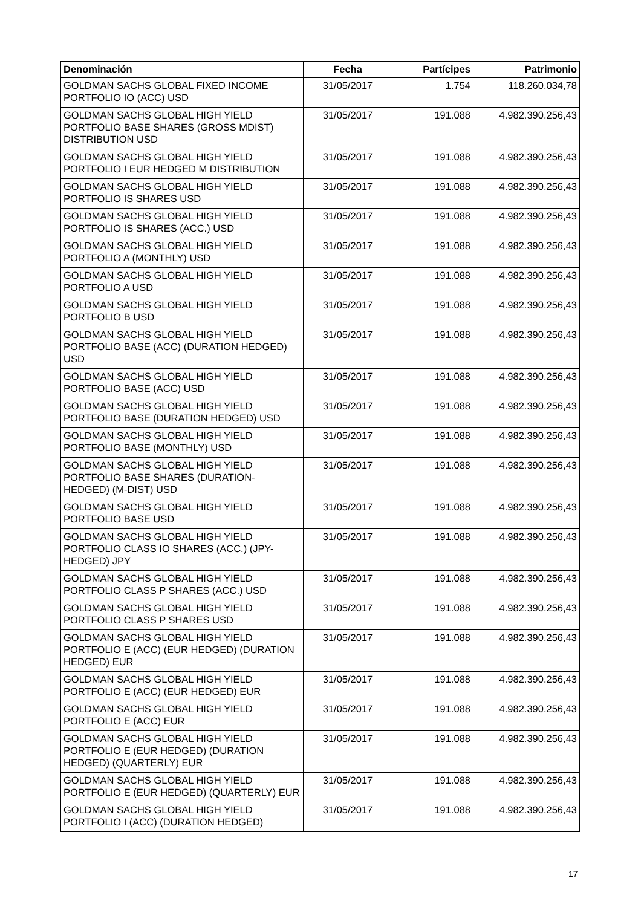| Denominación | Fecha | Partícipes | Patrimonio |
| --- | --- | --- | --- |
| GOLDMAN SACHS GLOBAL FIXED INCOME PORTFOLIO IO (ACC) USD | 31/05/2017 | 1.754 | 118.260.034,78 |
| GOLDMAN SACHS GLOBAL HIGH YIELD PORTFOLIO BASE SHARES (GROSS MDIST) DISTRIBUTION USD | 31/05/2017 | 191.088 | 4.982.390.256,43 |
| GOLDMAN SACHS GLOBAL HIGH YIELD PORTFOLIO I EUR HEDGED M DISTRIBUTION | 31/05/2017 | 191.088 | 4.982.390.256,43 |
| GOLDMAN SACHS GLOBAL HIGH YIELD PORTFOLIO IS SHARES USD | 31/05/2017 | 191.088 | 4.982.390.256,43 |
| GOLDMAN SACHS GLOBAL HIGH YIELD PORTFOLIO IS SHARES (ACC.) USD | 31/05/2017 | 191.088 | 4.982.390.256,43 |
| GOLDMAN SACHS GLOBAL HIGH YIELD PORTFOLIO A (MONTHLY) USD | 31/05/2017 | 191.088 | 4.982.390.256,43 |
| GOLDMAN SACHS GLOBAL HIGH YIELD PORTFOLIO A USD | 31/05/2017 | 191.088 | 4.982.390.256,43 |
| GOLDMAN SACHS GLOBAL HIGH YIELD PORTFOLIO B USD | 31/05/2017 | 191.088 | 4.982.390.256,43 |
| GOLDMAN SACHS GLOBAL HIGH YIELD PORTFOLIO BASE (ACC) (DURATION HEDGED) USD | 31/05/2017 | 191.088 | 4.982.390.256,43 |
| GOLDMAN SACHS GLOBAL HIGH YIELD PORTFOLIO BASE (ACC) USD | 31/05/2017 | 191.088 | 4.982.390.256,43 |
| GOLDMAN SACHS GLOBAL HIGH YIELD PORTFOLIO BASE (DURATION HEDGED) USD | 31/05/2017 | 191.088 | 4.982.390.256,43 |
| GOLDMAN SACHS GLOBAL HIGH YIELD PORTFOLIO BASE (MONTHLY) USD | 31/05/2017 | 191.088 | 4.982.390.256,43 |
| GOLDMAN SACHS GLOBAL HIGH YIELD PORTFOLIO BASE SHARES (DURATION-HEDGED) (M-DIST) USD | 31/05/2017 | 191.088 | 4.982.390.256,43 |
| GOLDMAN SACHS GLOBAL HIGH YIELD PORTFOLIO BASE USD | 31/05/2017 | 191.088 | 4.982.390.256,43 |
| GOLDMAN SACHS GLOBAL HIGH YIELD PORTFOLIO CLASS IO SHARES (ACC.) (JPY-HEDGED) JPY | 31/05/2017 | 191.088 | 4.982.390.256,43 |
| GOLDMAN SACHS GLOBAL HIGH YIELD PORTFOLIO CLASS P SHARES (ACC.) USD | 31/05/2017 | 191.088 | 4.982.390.256,43 |
| GOLDMAN SACHS GLOBAL HIGH YIELD PORTFOLIO CLASS P SHARES USD | 31/05/2017 | 191.088 | 4.982.390.256,43 |
| GOLDMAN SACHS GLOBAL HIGH YIELD PORTFOLIO E (ACC) (EUR HEDGED) (DURATION HEDGED) EUR | 31/05/2017 | 191.088 | 4.982.390.256,43 |
| GOLDMAN SACHS GLOBAL HIGH YIELD PORTFOLIO E (ACC) (EUR HEDGED) EUR | 31/05/2017 | 191.088 | 4.982.390.256,43 |
| GOLDMAN SACHS GLOBAL HIGH YIELD PORTFOLIO E (ACC) EUR | 31/05/2017 | 191.088 | 4.982.390.256,43 |
| GOLDMAN SACHS GLOBAL HIGH YIELD PORTFOLIO E (EUR HEDGED) (DURATION HEDGED) (QUARTERLY) EUR | 31/05/2017 | 191.088 | 4.982.390.256,43 |
| GOLDMAN SACHS GLOBAL HIGH YIELD PORTFOLIO E (EUR HEDGED) (QUARTERLY) EUR | 31/05/2017 | 191.088 | 4.982.390.256,43 |
| GOLDMAN SACHS GLOBAL HIGH YIELD PORTFOLIO I (ACC) (DURATION HEDGED) | 31/05/2017 | 191.088 | 4.982.390.256,43 |
17